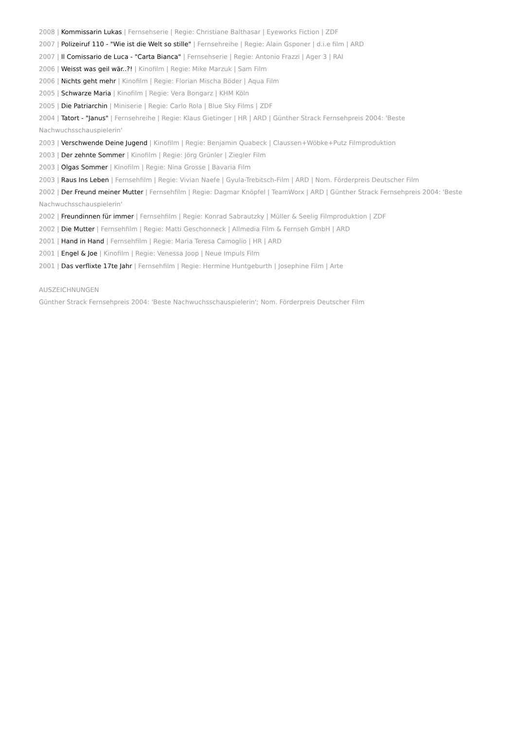2008 | Kommissarin Lukas | Fernsehserie | Regie: Christiane Balthasar | Eyeworks Fiction | ZDF
2007 | Polizeiruf 110 - "Wie ist die Welt so stille" | Fernsehreihe | Regie: Alain Gsponer | d.i.e film | ARD
2007 | Il Comissario de Luca - "Carta Bianca" | Fernsehserie | Regie: Antonio Frazzi | Ager 3 | RAI
2006 | Weisst was geil wär..?! | Kinofilm | Regie: Mike Marzuk | Sam Film
2006 | Nichts geht mehr | Kinofilm | Regie: Florian Mischa Böder | Aqua Film
2005 | Schwarze Maria | Kinofilm | Regie: Vera Bongarz | KHM Köln
2005 | Die Patriarchin | Miniserie | Regie: Carlo Rola | Blue Sky Films | ZDF
2004 | Tatort - "Janus" | Fernsehreihe | Regie: Klaus Gietinger | HR | ARD | Günther Strack Fernsehpreis 2004: 'Beste Nachwuchsschauspielerin'
2003 | Verschwende Deine Jugend | Kinofilm | Regie: Benjamin Quabeck | Claussen+Wöbke+Putz Filmproduktion
2003 | Der zehnte Sommer | Kinofilm | Regie: Jörg Grünler | Ziegler Film
2003 | Olgas Sommer | Kinofilm | Regie: Nina Grosse | Bavaria Film
2003 | Raus Ins Leben | Fernsehfilm | Regie: Vivian Naefe | Gyula-Trebitsch-Film | ARD | Nom. Förderpreis Deutscher Film
2002 | Der Freund meiner Mutter | Fernsehfilm | Regie: Dagmar Knöpfel | TeamWorx | ARD | Günther Strack Fernsehpreis 2004: 'Beste Nachwuchsschauspielerin'
2002 | Freundinnen für immer | Fernsehfilm | Regie: Konrad Sabrautzky | Müller & Seelig Filmproduktion | ZDF
2002 | Die Mutter | Fernsehfilm | Regie: Matti Geschonneck | Allmedia Film & Fernseh GmbH | ARD
2001 | Hand in Hand | Fernsehfilm | Regie: Maria Teresa Camoglio | HR | ARD
2001 | Engel & Joe | Kinofilm | Regie: Venessa Joop | Neue Impuls Film
2001 | Das verflixte 17te Jahr | Fernsehfilm | Regie: Hermine Huntgeburth | Josephine Film | Arte
AUSZEICHNUNGEN
Günther Strack Fernsehpreis 2004: 'Beste Nachwuchsschauspielerin'; Nom. Förderpreis Deutscher Film